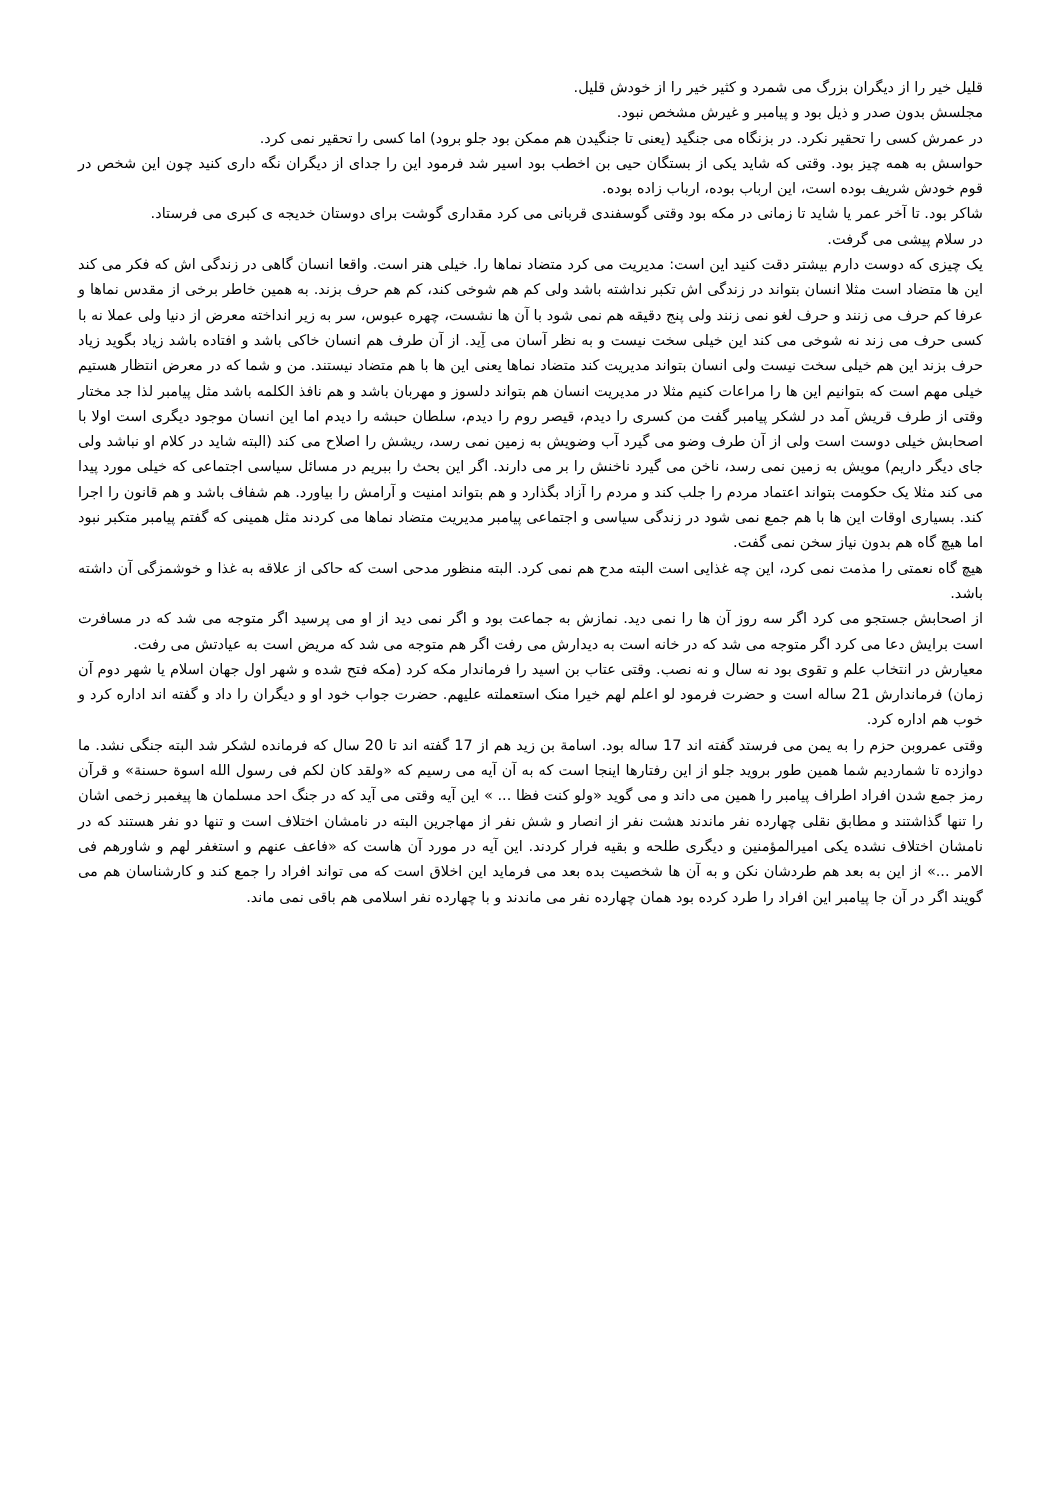قلیل خیر را از دیگران بزرگ می شمرد و کثیر خیر را از خودش قلیل.
مجلسش بدون صدر و ذیل بود و پیامبر و غیرش مشخص نبود.
در عمرش کسی را تحقیر نکرد. در بزنگاه می جنگید (یعنی تا جنگیدن هم ممکن بود جلو برود) اما کسی را تحقیر نمی کرد.
حواسش به همه چیز بود. وقتی که شاید یکی از بستگان حیی بن اخطب بود اسیر شد فرمود این را جدای از دیگران نگه داری کنید چون این شخص در قوم خودش شریف بوده است، این ارباب بوده، ارباب زاده بوده.
شاکر بود. تا آخر عمر یا شاید تا زمانی در مکه بود وقتی گوسفندی قربانی می کرد مقداری گوشت برای دوستان خدیجه ی کبری می فرستاد.
در سلام پیشی می گرفت.
یک چیزی که دوست دارم بیشتر دقت کنید این است: مدیریت می کرد متضاد نماها را. خیلی هنر است. واقعا انسان گاهی در زندگی اش که فکر می کند این ها متضاد است مثلا انسان بتواند در زندگی اش تکبر نداشته باشد ولی کم هم شوخی کند، کم هم حرف بزند. به همین خاطر برخی از مقدس نماها و عرفا کم حرف می زنند و حرف لغو نمی زنند ولی پنج دقیقه هم نمی شود با آن ها نشست، چهره عبوس، سر به زیر انداخته معرض از دنیا ولی عملا نه با کسی حرف می زند نه شوخی می کند این خیلی سخت نیست و به نظر آسان می آِید. از آن طرف هم انسان خاکی باشد و افتاده باشد زیاد بگوید زیاد حرف بزند این هم خیلی سخت نیست ولی انسان بتواند مدیریت کند متضاد نماها یعنی این ها با هم متضاد نیستند. من و شما که در معرض انتظار هستیم خیلی مهم است که بتوانیم این ها را مراعات کنیم مثلا در مدیریت انسان هم بتواند دلسوز و مهربان باشد و هم نافذ الکلمه باشد مثل پیامبر لذا جد مختار وقتی از طرف قریش آمد در لشکر پیامبر گفت من کسری را دیدم، قیصر روم را دیدم، سلطان حبشه را دیدم اما این انسان موجود دیگری است اولا با اصحابش خیلی دوست است ولی از آن طرف وضو می گیرد آب وضویش به زمین نمی رسد، ریشش را اصلاح می کند (البته شاید در کلام او نباشد ولی جای دیگر داریم) مویش به زمین نمی رسد، ناخن می گیرد ناخنش را بر می دارند. اگر این بحث را ببریم در مسائل سیاسی اجتماعی که خیلی مورد پیدا می کند مثلا یک حکومت بتواند اعتماد مردم را جلب کند و مردم را آزاد بگذارد و هم بتواند امنیت و آرامش را بیاورد. هم شفاف باشد و هم قانون را اجرا کند. بسیاری اوقات این ها با هم جمع نمی شود در زندگی سیاسی و اجتماعی پیامبر مدیریت متضاد نماها می کردند مثل همینی که گفتم پیامبر متکبر نبود اما هیچ گاه هم بدون نیاز سخن نمی گفت.
هیچ گاه نعمتی را مذمت نمی کرد، این چه غذایی است البته مدح هم نمی کرد. البته منظور مدحی است که حاکی از علاقه به غذا و خوشمزگی آن داشته باشد.
از اصحابش جستجو می کرد اگر سه روز آن ها را نمی دید. نمازش به جماعت بود و اگر نمی دید از او می پرسید اگر متوجه می شد که در مسافرت است برایش دعا می کرد اگر متوجه می شد که در خانه است به دیدارش می رفت اگر هم متوجه می شد که مریض است به عیادتش می رفت.
معیارش در انتخاب علم و تقوی بود نه سال و نه نصب. وقتی عتاب بن اسید را فرماندار مکه کرد (مکه فتح شده و شهر اول جهان اسلام یا شهر دوم آن زمان) فرماندارش 21 ساله است و حضرت فرمود لو اعلم لهم خیرا منک استعملته علیهم. حضرت جواب خود او و دیگران را داد و گفته اند اداره کرد و خوب هم اداره کرد.
وقتی عمروبن حزم را به یمن می فرستد گفته اند 17 ساله بود. اسامة بن زید هم از 17 گفته اند تا 20 سال که فرمانده لشکر شد البته جنگی نشد. ما دوازده تا شماردیم شما همین طور بروید جلو از این رفتارها اینجا است که به آن آیه می رسیم که «ولقد کان لکم فی رسول الله اسوة حسنة» و قرآن رمز جمع شدن افراد اطراف پیامبر را همین می داند و می گوید «ولو کنت فظا ... » این آیه وقتی می آید که در جنگ احد مسلمان ها پیغمبر زخمی اشان را تنها گذاشتند و مطابق نقلی چهارده نفر ماندند هشت نفر از انصار و شش نفر از مهاجرین البته در نامشان اختلاف است و تنها دو نفر هستند که در نامشان اختلاف نشده یکی امیرالمؤمنین و دیگری طلحه و بقیه فرار کردند. این آیه در مورد آن هاست که «فاعف عنهم و استغفر لهم و شاورهم فی الامر ...» از این به بعد هم طردشان نکن و به آن ها شخصیت بده بعد می فرماید این اخلاق است که می تواند افراد را جمع کند و کارشناسان هم می گویند اگر در آن جا پیامبر این افراد را طرد کرده بود همان چهارده نفر می ماندند و با چهارده نفر اسلامی هم باقی نمی ماند.